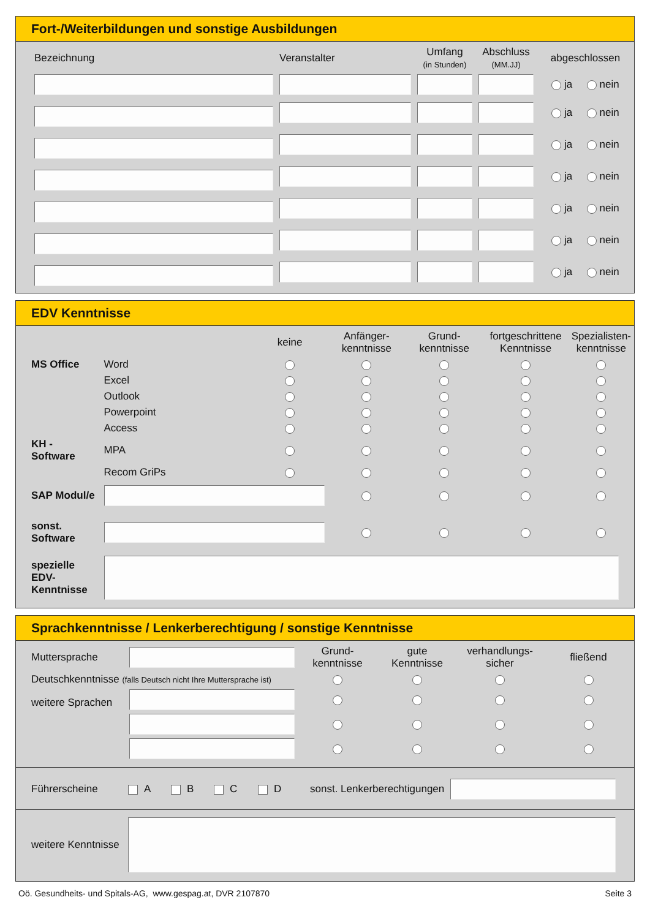Fort-/Weiterbildungen und sonstige Ausbildungen
| Bezeichnung | Veranstalter | Umfang (in Stunden) | Abschluss (MM.JJ) | abgeschlossen |
| --- | --- | --- | --- | --- |
| | | | | ja nein |
| | | | | ja nein |
| | | | | ja nein |
| | | | | ja nein |
| | | | | ja nein |
| | | | | ja nein |
| | | | | ja nein |
EDV Kenntnisse
| | | keine | Anfänger- kenntnisse | Grund- kenntnisse | fortgeschrittene Kenntnisse | Spezialisten- kenntnisse |
| --- | --- | --- | --- | --- | --- | --- |
| MS Office | Word | | | | | |
| | Excel | | | | | |
| | Outlook | | | | | |
| | Powerpoint | | | | | |
| | Access | | | | | |
| KH - Software | MPA | | | | | |
| | Recom GriPs | | | | | |
| SAP Modul/e | | | | | | |
| sonst. Software | | | | | | |
| spezielle EDV- Kenntnisse | | | | | | |
Sprachkenntnisse / Lenkerberechtigung / sonstige Kenntnisse
| Muttersprache | | Grund- kenntnisse | gute Kenntnisse | verhandlungs- sicher | fließend |
| Deutschkenntnisse (falls Deutsch nicht Ihre Muttersprache ist) | | | | | |
| weitere Sprachen | | | | | |
Führerscheine A B C D sonst. Lenkerberechtigungen
weitere Kenntnisse
Oö. Gesundheits- und Spitals-AG, www.gespag.at, DVR 2107870 Seite 3